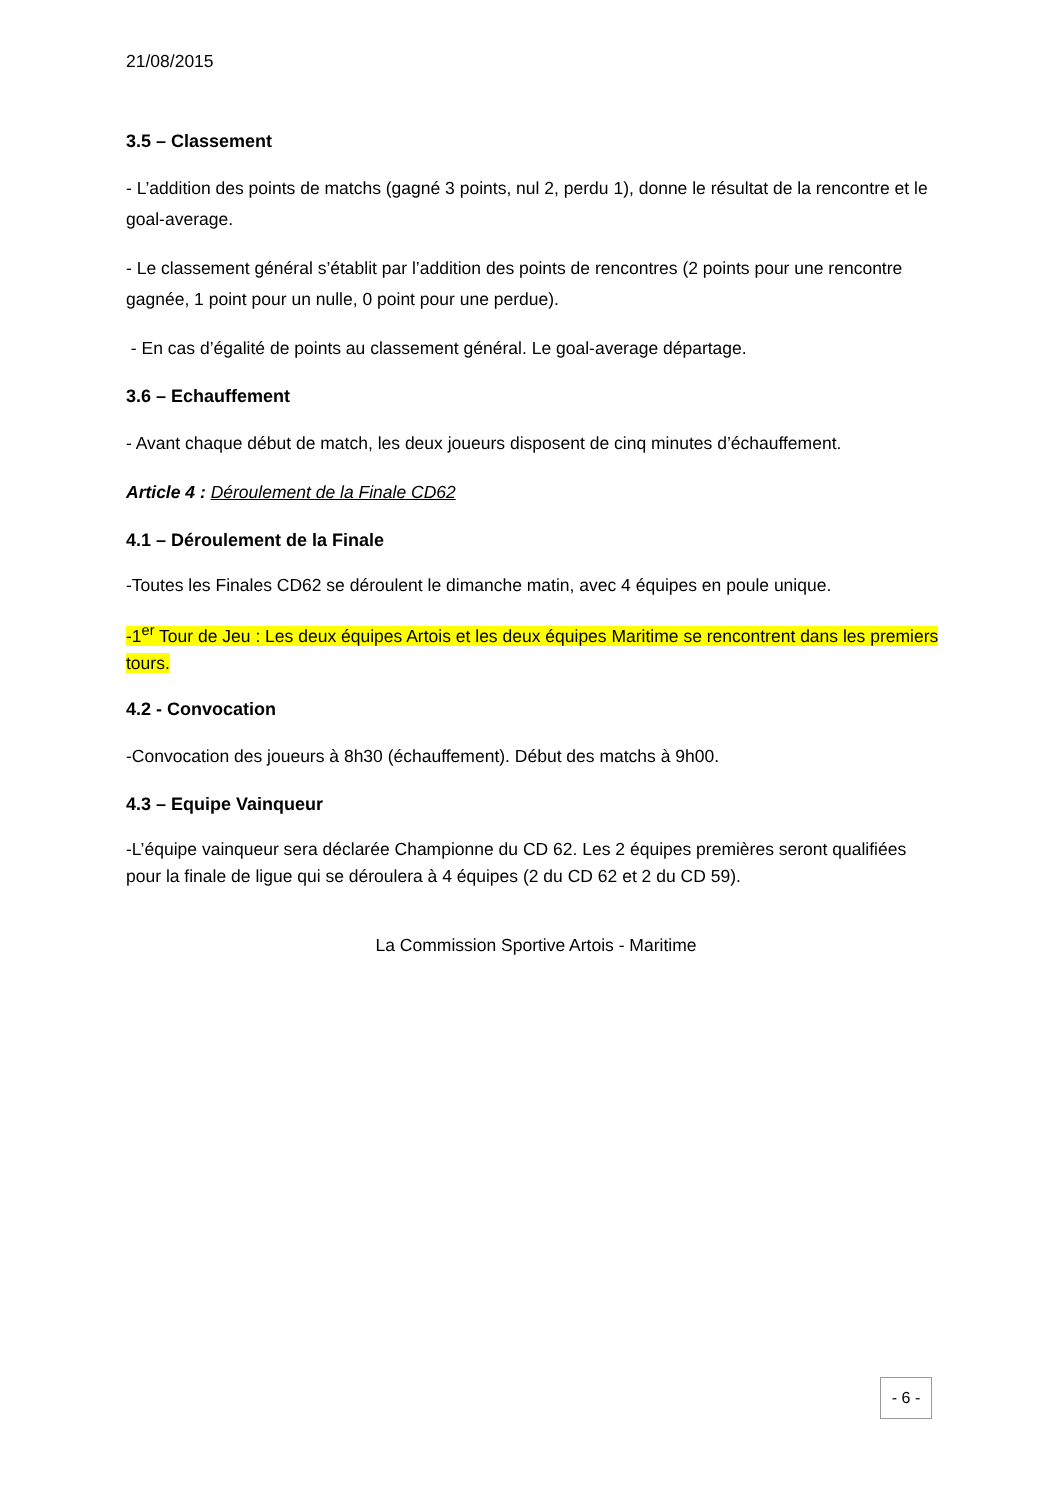21/08/2015
3.5 – Classement
- L’addition des points de matchs (gagné 3 points, nul 2, perdu 1), donne le résultat de la rencontre et le goal-average.
- Le classement général s’établit par l’addition des points de rencontres (2 points pour une rencontre gagnée, 1 point pour un nulle, 0 point pour une perdue).
- En cas d’égalité de points au classement général. Le goal-average départage.
3.6 – Echauffement
- Avant chaque début de match, les deux joueurs disposent de cinq minutes d’échauffement.
Article 4 : Déroulement de la Finale CD62
4.1 – Déroulement de la Finale
-Toutes les Finales CD62 se déroulent le dimanche matin, avec 4 équipes en poule unique.
-1<sup>er</sup> Tour de Jeu : Les deux équipes Artois et les deux équipes Maritime se rencontrent dans les premiers tours.
4.2 - Convocation
-Convocation des joueurs à 8h30 (échauffement). Début des matchs à 9h00.
4.3 – Equipe Vainqueur
-L’équipe vainqueur sera déclarée Championne du CD 62. Les 2 équipes premières seront qualifiées pour la finale de ligue qui se déroulera à 4 équipes (2 du CD 62 et 2 du CD 59).
La Commission Sportive Artois - Maritime
- 6 -